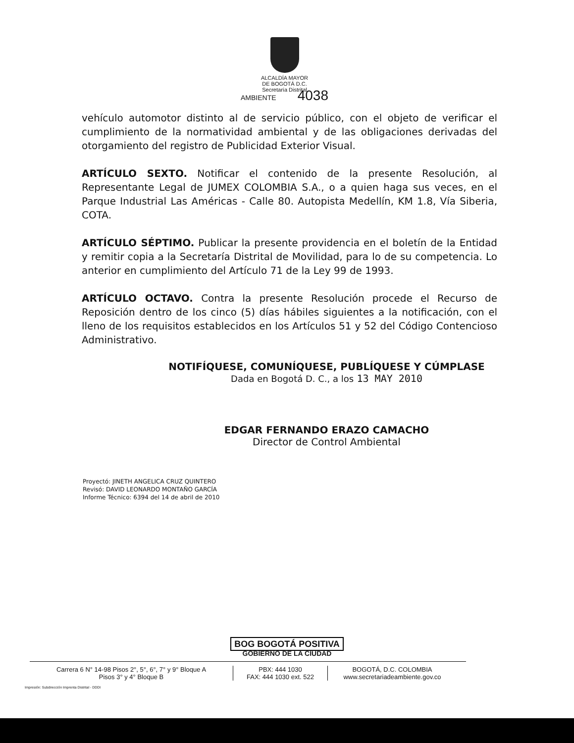ALCALDÍA MAYOR
DE BOGOTÁ D.C.
Secretaría Distrital
AMBIENTE 4038
vehículo automotor distinto al de servicio público, con el objeto de verificar el cumplimiento de la normatividad ambiental y de las obligaciones derivadas del otorgamiento del registro de Publicidad Exterior Visual.
ARTÍCULO SEXTO. Notificar el contenido de la presente Resolución, al Representante Legal de JUMEX COLOMBIA S.A., o a quien haga sus veces, en el Parque Industrial Las Américas - Calle 80. Autopista Medellín, KM 1.8, Vía Siberia, COTA.
ARTÍCULO SÉPTIMO. Publicar la presente providencia en el boletín de la Entidad y remitir copia a la Secretaría Distrital de Movilidad, para lo de su competencia. Lo anterior en cumplimiento del Artículo 71 de la Ley 99 de 1993.
ARTÍCULO OCTAVO. Contra la presente Resolución procede el Recurso de Reposición dentro de los cinco (5) días hábiles siguientes a la notificación, con el lleno de los requisitos establecidos en los Artículos 51 y 52 del Código Contencioso Administrativo.
NOTIFÍQUESE, COMUNÍQUESE, PUBLÍQUESE Y CÚMPLASE
Dada en Bogotá D. C., a los 13 MAY 2010
EDGAR FERNANDO ERAZO CAMACHO
Director de Control Ambiental
Proyectó: JINETH ANGELICA CRUZ QUINTERO
Revisó: DAVID LEONARDO MONTAÑO GARCÍA
Informe Técnico: 6394 del 14 de abril de 2010
BOG BOGOTÁ POSITIVA
GOBIERNO DE LA CIUDAD
Carrera 6 N° 14-98 Pisos 2°, 5°, 6°, 7° y 9° Bloque A
Pisos 3° y 4° Bloque B
PBX: 444 1030
FAX: 444 1030 ext. 522
BOGOTÁ, D.C. COLOMBIA
www.secretariadeambiente.gov.co
Impresión: Subdirección Imprenta Distrital - DDDI